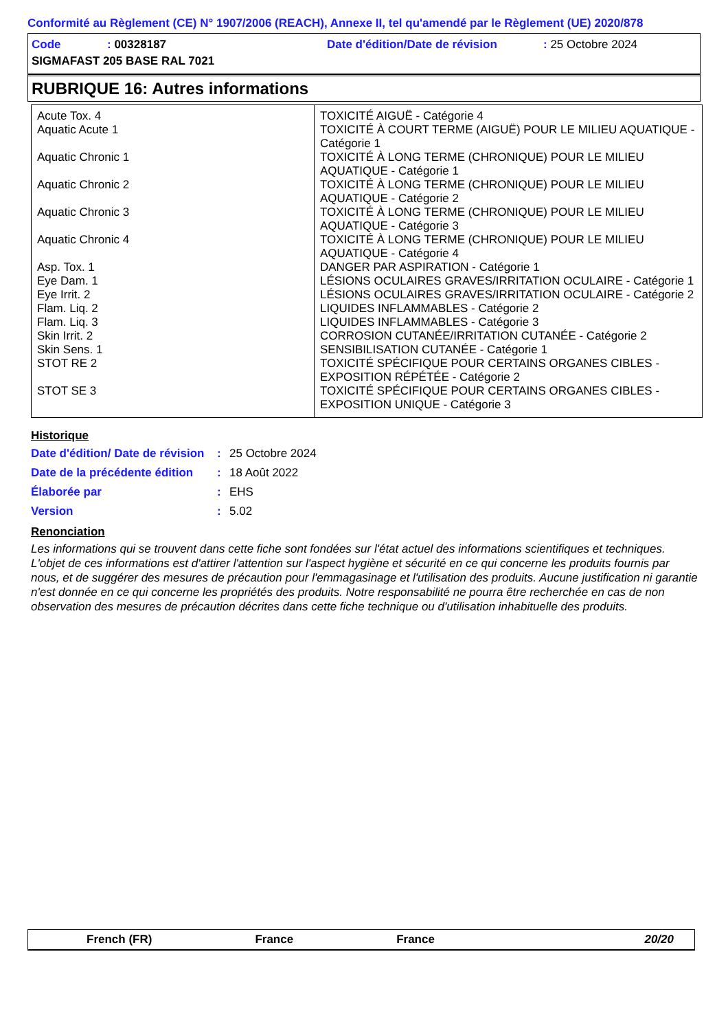Conformité au Règlement (CE) N° 1907/2006 (REACH), Annexe II, tel qu'amendé par le Règlement (UE) 2020/878
| Code | : 00328187 | Date d'édition/Date de révision | : 25 Octobre 2024 |
| SIGMAFAST 205 BASE RAL 7021 | | | |
RUBRIQUE 16: Autres informations
| Acute Tox. 4 | TOXICITÉ AIGUË - Catégorie 4 |
| Aquatic Acute 1 | TOXICITÉ À COURT TERME (AIGUË) POUR LE MILIEU AQUATIQUE - Catégorie 1 |
| Aquatic Chronic 1 | TOXICITÉ À LONG TERME (CHRONIQUE) POUR LE MILIEU AQUATIQUE - Catégorie 1 |
| Aquatic Chronic 2 | TOXICITÉ À LONG TERME (CHRONIQUE) POUR LE MILIEU AQUATIQUE - Catégorie 2 |
| Aquatic Chronic 3 | TOXICITÉ À LONG TERME (CHRONIQUE) POUR LE MILIEU AQUATIQUE - Catégorie 3 |
| Aquatic Chronic 4 | TOXICITÉ À LONG TERME (CHRONIQUE) POUR LE MILIEU AQUATIQUE - Catégorie 4 |
| Asp. Tox. 1 | DANGER PAR ASPIRATION - Catégorie 1 |
| Eye Dam. 1 | LÉSIONS OCULAIRES GRAVES/IRRITATION OCULAIRE - Catégorie 1 |
| Eye Irrit. 2 | LÉSIONS OCULAIRES GRAVES/IRRITATION OCULAIRE - Catégorie 2 |
| Flam. Liq. 2 | LIQUIDES INFLAMMABLES - Catégorie 2 |
| Flam. Liq. 3 | LIQUIDES INFLAMMABLES - Catégorie 3 |
| Skin Irrit. 2 | CORROSION CUTANÉE/IRRITATION CUTANÉE - Catégorie 2 |
| Skin Sens. 1 | SENSIBILISATION CUTANÉE - Catégorie 1 |
| STOT RE 2 | TOXICITÉ SPÉCIFIQUE POUR CERTAINS ORGANES CIBLES - EXPOSITION RÉPÉTÉE - Catégorie 2 |
| STOT SE 3 | TOXICITÉ SPÉCIFIQUE POUR CERTAINS ORGANES CIBLES - EXPOSITION UNIQUE - Catégorie 3 |
Historique
| Date d'édition/ Date de révision | : | 25 Octobre 2024 |
| Date de la précédente édition | : | 18 Août 2022 |
| Élaborée par | : | EHS |
| Version | : | 5.02 |
Renonciation
Les informations qui se trouvent dans cette fiche sont fondées sur l'état actuel des informations scientifiques et techniques. L'objet de ces informations est d'attirer l'attention sur l'aspect hygiène et sécurité en ce qui concerne les produits fournis par nous, et de suggérer des mesures de précaution pour l'emmagasinage et l'utilisation des produits. Aucune justification ni garantie n'est donnée en ce qui concerne les propriétés des produits. Notre responsabilité ne pourra être recherchée en cas de non observation des mesures de précaution décrites dans cette fiche technique ou d'utilisation inhabituelle des produits.
French (FR) France France 20/20